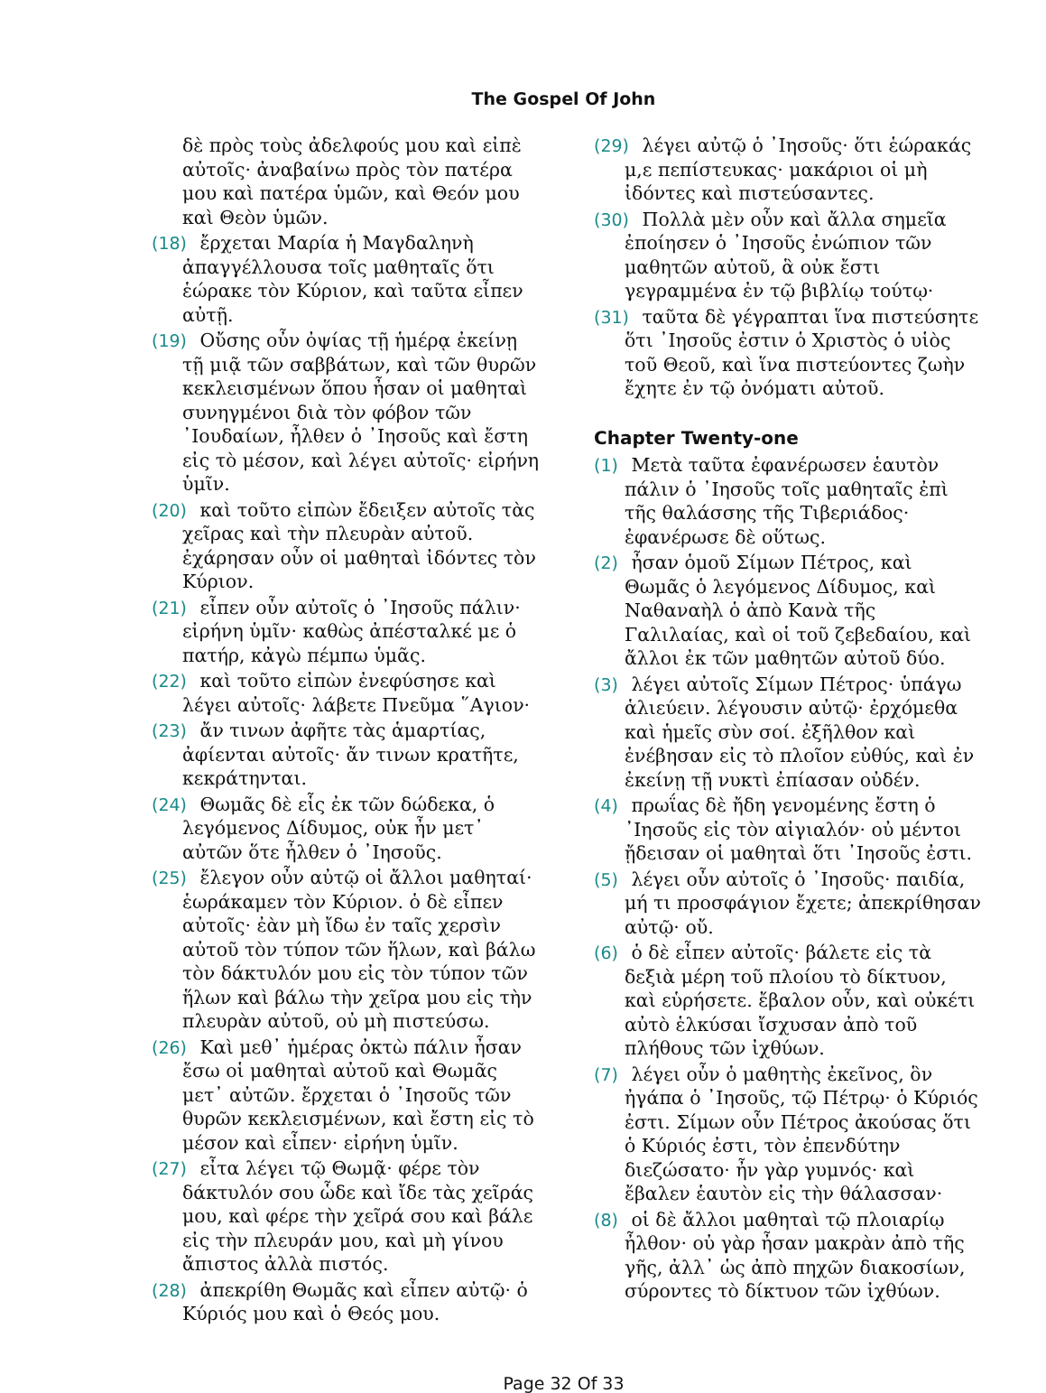The Gospel Of John
δὲ πρὸς τοὺς ἀδελφούς μου καὶ εἰπὲ αὐτοῖς· ἀναβαίνω πρὸς τὸν πατέρα μου καὶ πατέρα ὑμῶν, καὶ Θεόν μου καὶ Θεὸν ὑμῶν.
(18) ἔρχεται Μαρία ἡ Μαγδαληνὴ ἀπαγγέλλουσα τοῖς μαθηταῖς ὅτι ἑώρακε τὸν Κύριον, καὶ ταῦτα εἶπεν αὐτῇ.
(19) Οὔσης οὖν ὀψίας τῇ ἡμέρᾳ ἐκείνῃ τῇ μιᾷ τῶν σαββάτων, καὶ τῶν θυρῶν κεκλεισμένων ὅπου ἦσαν οἱ μαθηταὶ συνηγμένοι διὰ τὸν φόβον τῶν ᾿Ιουδαίων, ἦλθεν ὁ ᾿Ιησοῦς καὶ ἔστη εἰς τὸ μέσον, καὶ λέγει αὐτοῖς· εἰρήνη ὑμῖν.
(20) καὶ τοῦτο εἰπὼν ἔδειξεν αὐτοῖς τὰς χεῖρας καὶ τὴν πλευρὰν αὐτοῦ. ἐχάρησαν οὖν οἱ μαθηταὶ ἰδόντες τὸν Κύριον.
(21) εἶπεν οὖν αὐτοῖς ὁ ᾿Ιησοῦς πάλιν· εἰρήνη ὑμῖν· καθὼς ἀπέσταλκέ με ὁ πατήρ, κἀγὼ πέμπω ὑμᾶς.
(22) καὶ τοῦτο εἰπὼν ἐνεφύσησε καὶ λέγει αὐτοῖς· λάβετε Πνεῦμα ῞Αγιον·
(23) ἄν τινων ἀφῆτε τὰς ἁμαρτίας, ἀφίενται αὐτοῖς· ἄν τινων κρατῆτε, κεκράτηνται.
(24) Θωμᾶς δὲ εἷς ἐκ τῶν δώδεκα, ὁ λεγόμενος Δίδυμος, οὐκ ἦν μετ᾿ αὐτῶν ὅτε ἦλθεν ὁ ᾿Ιησοῦς.
(25) ἔλεγον οὖν αὐτῷ οἱ ἄλλοι μαθηταί· ἑωράκαμεν τὸν Κύριον. ὁ δὲ εἶπεν αὐτοῖς· ἐὰν μὴ ἴδω ἐν ταῖς χερσὶν αὐτοῦ τὸν τύπον τῶν ἥλων, καὶ βάλω τὸν δάκτυλόν μου εἰς τὸν τύπον τῶν ἥλων καὶ βάλω τὴν χεῖρα μου εἰς τὴν πλευρὰν αὐτοῦ, οὐ μὴ πιστεύσω.
(26) Καὶ μεθ᾿ ἡμέρας ὀκτὼ πάλιν ἦσαν ἔσω οἱ μαθηταὶ αὐτοῦ καὶ Θωμᾶς μετ᾿ αὐτῶν. ἔρχεται ὁ ᾿Ιησοῦς τῶν θυρῶν κεκλεισμένων, καὶ ἔστη εἰς τὸ μέσον καὶ εἶπεν· εἰρήνη ὑμῖν.
(27) εἶτα λέγει τῷ Θωμᾷ· φέρε τὸν δάκτυλόν σου ὧδε καὶ ἴδε τὰς χεῖράς μου, καὶ φέρε τὴν χεῖρά σου καὶ βάλε εἰς τὴν πλευράν μου, καὶ μὴ γίνου ἄπιστος ἀλλὰ πιστός.
(28) ἀπεκρίθη Θωμᾶς καὶ εἶπεν αὐτῷ· ὁ Κύριός μου καὶ ὁ Θεός μου.
(29) λέγει αὐτῷ ὁ ᾿Ιησοῦς· ὅτι ἑώρακάς μ,ε πεπίστευκας· μακάριοι οἱ μὴ ἰδόντες καὶ πιστεύσαντες.
(30) Πολλὰ μὲν οὖν καὶ ἄλλα σημεῖα ἐποίησεν ὁ ᾿Ιησοῦς ἐνώπιον τῶν μαθητῶν αὐτοῦ, ἃ οὐκ ἔστι γεγραμμένα ἐν τῷ βιβλίῳ τούτῳ·
(31) ταῦτα δὲ γέγραπται ἵνα πιστεύσητε ὅτι ᾿Ιησοῦς ἐστιν ὁ Χριστὸς ὁ υἱὸς τοῦ Θεοῦ, καὶ ἵνα πιστεύοντες ζωὴν ἔχητε ἐν τῷ ὀνόματι αὐτοῦ.
Chapter Twenty-one
(1) Μετὰ ταῦτα ἐφανέρωσεν ἑαυτὸν πάλιν ὁ ᾿Ιησοῦς τοῖς μαθηταῖς ἐπὶ τῆς θαλάσσης τῆς Τιβεριάδος· ἐφανέρωσε δὲ οὕτως.
(2) ἦσαν ὁμοῦ Σίμων Πέτρος, καὶ Θωμᾶς ὁ λεγόμενος Δίδυμος, καὶ Ναθαναὴλ ὁ ἀπὸ Κανὰ τῆς Γαλιλαίας, καὶ οἱ τοῦ ζεβεδαίου, καὶ ἄλλοι ἐκ τῶν μαθητῶν αὐτοῦ δύο.
(3) λέγει αὐτοῖς Σίμων Πέτρος· ὑπάγω ἁλιεύειν. λέγουσιν αὐτῷ· ἐρχόμεθα καὶ ἡμεῖς σὺν σοί. ἐξῆλθον καὶ ἐνέβησαν εἰς τὸ πλοῖον εὐθύς, καὶ ἐν ἐκείνῃ τῇ νυκτὶ ἐπίασαν οὐδέν.
(4) πρωΐας δὲ ἤδη γενομένης ἔστη ὁ ᾿Ιησοῦς εἰς τὸν αἰγιαλόν· οὐ μέντοι ᾔδεισαν οἱ μαθηταὶ ὅτι ᾿Ιησοῦς ἐστι.
(5) λέγει οὖν αὐτοῖς ὁ ᾿Ιησοῦς· παιδία, μή τι προσφάγιον ἔχετε; ἀπεκρίθησαν αὐτῷ· οὔ.
(6) ὁ δὲ εἶπεν αὐτοῖς· βάλετε εἰς τὰ δεξιὰ μέρη τοῦ πλοίου τὸ δίκτυον, καὶ εὑρήσετε. ἔβαλον οὖν, καὶ οὐκέτι αὐτὸ ἑλκύσαι ἴσχυσαν ἀπὸ τοῦ πλήθους τῶν ἰχθύων.
(7) λέγει οὖν ὁ μαθητὴς ἐκεῖνος, ὃν ἠγάπα ὁ ᾿Ιησοῦς, τῷ Πέτρῳ· ὁ Κύριός ἐστι. Σίμων οὖν Πέτρος ἀκούσας ὅτι ὁ Κύριός ἐστι, τὸν ἐπενδύτην διεζώσατο· ἦν γὰρ γυμνός· καὶ ἔβαλεν ἑαυτὸν εἰς τὴν θάλασσαν·
(8) οἱ δὲ ἄλλοι μαθηταὶ τῷ πλοιαρίῳ ἦλθον· οὐ γὰρ ἦσαν μακρὰν ἀπὸ τῆς γῆς, ἀλλ᾿ ὡς ἀπὸ πηχῶν διακοσίων, σύροντες τὸ δίκτυον τῶν ἰχθύων.
Page 32 Of 33